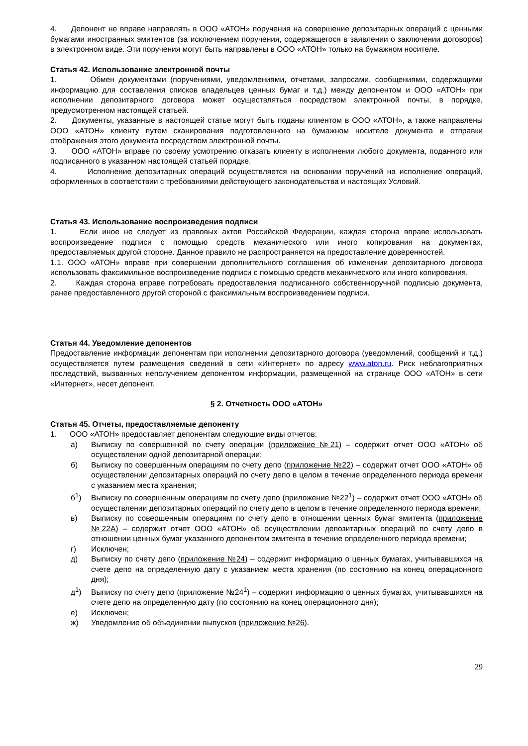4. Депонент не вправе направлять в ООО «АТОН» поручения на совершение депозитарных операций с ценными бумагами иностранных эмитентов (за исключением поручения, содержащегося в заявлении о заключении договоров) в электронном виде. Эти поручения могут быть направлены в ООО «АТОН» только на бумажном носителе.
Статья 42. Использование электронной почты
1. Обмен документами (поручениями, уведомлениями, отчетами, запросами, сообщениями, содержащими информацию для составления списков владельцев ценных бумаг и т.д.) между депонентом и ООО «АТОН» при исполнении депозитарного договора может осуществляться посредством электронной почты, в порядке, предусмотренном настоящей статьей.
2. Документы, указанные в настоящей статье могут быть поданы клиентом в ООО «АТОН», а также направлены ООО «АТОН» клиенту путем сканирования подготовленного на бумажном носителе документа и отправки отображения этого документа посредством электронной почты.
3. ООО «АТОН» вправе по своему усмотрению отказать клиенту в исполнении любого документа, поданного или подписанного в указанном настоящей статьей порядке.
4. Исполнение депозитарных операций осуществляется на основании поручений на исполнение операций, оформленных в соответствии с требованиями действующего законодательства и настоящих Условий.
Статья 43. Использование воспроизведения подписи
1. Если иное не следует из правовых актов Российской Федерации, каждая сторона вправе использовать воспроизведение подписи с помощью средств механического или иного копирования на документах, предоставляемых другой стороне. Данное правило не распространяется на предоставление доверенностей.
1.1. ООО «АТОН» вправе при совершении дополнительного соглашения об изменении депозитарного договора использовать факсимильное воспроизведение подписи с помощью средств механического или иного копирования,
2. Каждая сторона вправе потребовать предоставления подписанного собственноручной подписью документа, ранее предоставленного другой стороной с факсимильным воспроизведением подписи.
Статья 44. Уведомление депонентов
Предоставление информации депонентам при исполнении депозитарного договора (уведомлений, сообщений и т.д.) осуществляется путем размещения сведений в сети «Интернет» по адресу www.aton.ru. Риск неблагоприятных последствий, вызванных неполучением депонентом информации, размещенной на странице ООО «АТОН» в сети «Интернет», несет депонент.
§ 2. Отчетность ООО «АТОН»
Статья 45. Отчеты, предоставляемые депоненту
1. ООО «АТОН» предоставляет депонентам следующие виды отчетов:
а) Выписку по совершенной по счету операции (приложение №21) – содержит отчет ООО «АТОН» об осуществлении одной депозитарной операции;
б) Выписку по совершенным операциям по счету депо (приложение №22) – содержит отчет ООО «АТОН» об осуществлении депозитарных операций по счету депо в целом в течение определенного периода времени с указанием места хранения;
б<sup>1</sup>) Выписку по совершенным операциям по счету депо (приложение №22<sup>1</sup>) – содержит отчет ООО «АТОН» об осуществлении депозитарных операций по счету депо в целом в течение определенного периода времени;
в) Выписку по совершенным операциям по счету депо в отношении ценных бумаг эмитента (приложение №22А) – содержит отчет ООО «АТОН» об осуществлении депозитарных операций по счету депо в отношении ценных бумаг указанного депонентом эмитента в течение определенного периода времени;
г) Исключен;
д) Выписку по счету депо (приложение №24) – содержит информацию о ценных бумагах, учитывавшихся на счете депо на определенную дату с указанием места хранения (по состоянию на конец операционного дня);
д<sup>1</sup>) Выписку по счету депо (приложение №24<sup>1</sup>) – содержит информацию о ценных бумагах, учитывавшихся на счете депо на определенную дату (по состоянию на конец операционного дня);
е) Исключен;
ж) Уведомление об объединении выпусков (приложение №26).
29